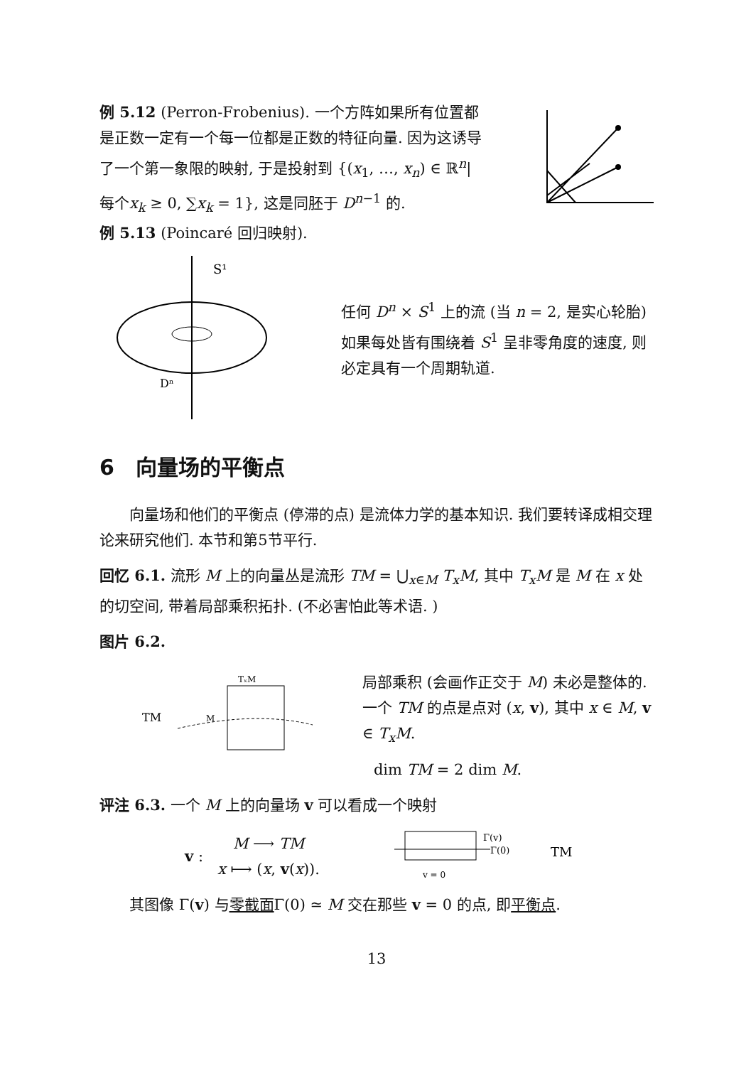例 5.12 (Perron-Frobenius). 一个方阵如果所有位置都是正数一定有一个每一位都是正数的特征向量. 因为这诱导了一个第一象限的映射, 于是投射到 {(x<sub>1</sub>, …, x<sub>n</sub>) ∈ ℝ<sup>n</sup>|每个x<sub>k</sub> ≥ 0, ∑x<sub>k</sub> = 1}, 这是同胚于 D<sup>n−1</sup> 的.
例 5.13 (Poincaré 回归映射).
S¹
Dⁿ
任何 D<sup>n</sup> × S<sup>1</sup> 上的流 (当 n = 2, 是实心轮胎) 如果每处皆有围绕着 S<sup>1</sup> 呈非零角度的速度, 则必定具有一个周期轨道.
6　向量场的平衡点
向量场和他们的平衡点 (停滞的点) 是流体力学的基本知识. 我们要转译成相交理论来研究他们. 本节和第5节平行.
回忆 6.1. 流形 M 上的向量丛是流形 TM = ⋃<sub>x∈M</sub> T<sub>x</sub>M, 其中 T<sub>x</sub>M 是 M 在 x 处的切空间, 带着局部乘积拓扑. (不必害怕此等术语. )
图片 6.2.
TM
TₓM
M
局部乘积 (会画作正交于 M) 未必是整体的. 一个 TM 的点是点对 (x, v), 其中 x ∈ M, v ∈ T<sub>x</sub>M.
dim TM = 2 dim M.
评注 6.3. 一个 M 上的向量场 v 可以看成一个映射
v :
M ⟶ TM
x ⟼ (x, v(x)).
Γ(v)
Γ(0)
v = 0
TM
其图像 Γ(v) 与零截面Γ(0) ≃ M 交在那些 v = 0 的点, 即平衡点.
13